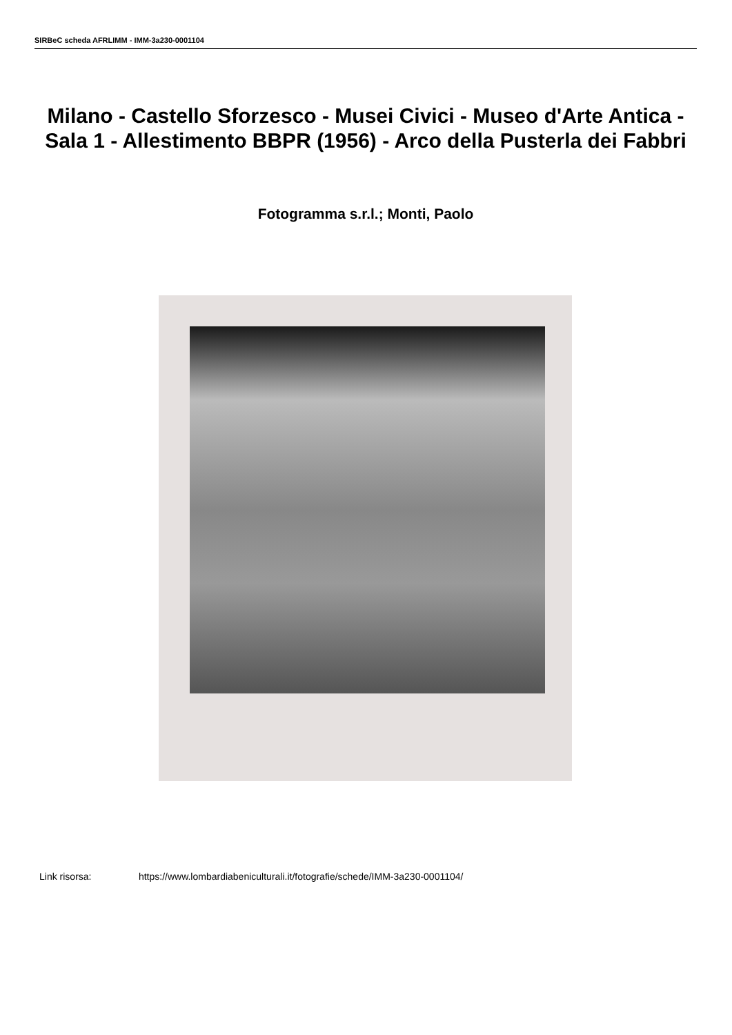SIRBeC scheda AFRLIMM - IMM-3a230-0001104
Milano - Castello Sforzesco - Musei Civici - Museo d'Arte Antica - Sala 1 - Allestimento BBPR (1956) - Arco della Pusterla dei Fabbri
Fotogramma s.r.l.; Monti, Paolo
Link risorsa: https://www.lombardiabeniculturali.it/fotografie/schede/IMM-3a230-0001104/